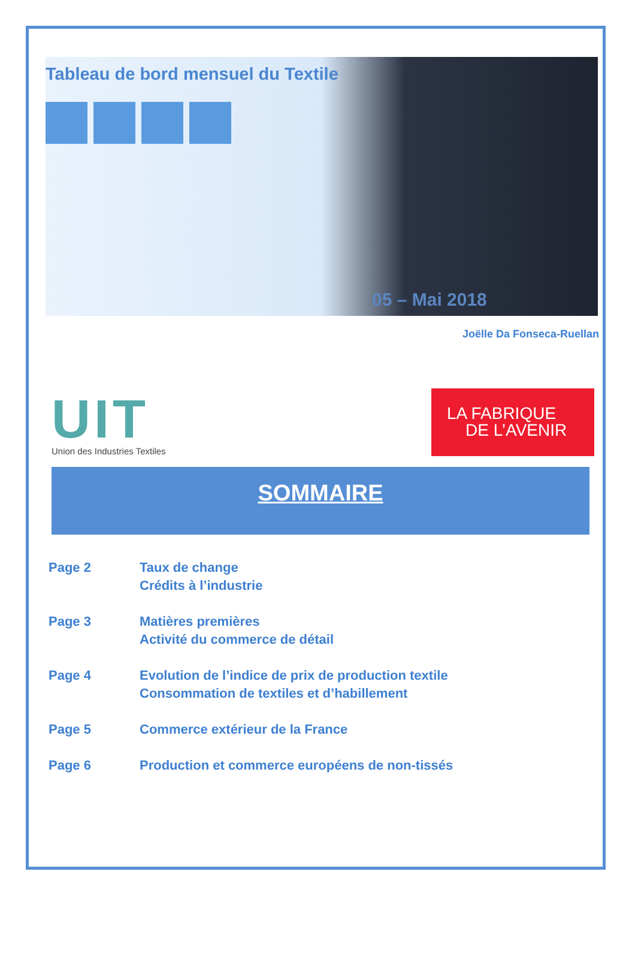Tableau de bord mensuel du Textile
05 – Mai 2018
Joëlle Da Fonseca-Ruellan
UIT
Union des Industries Textiles
LA FABRIQUE
DE L’AVENIR
SOMMAIRE
Page 2 Taux de change
Crédits à l’industrie
Page 3 Matières premières
Activité du commerce de détail
Page 4 Evolution de l’indice de prix de production textile
Consommation de textiles et d’habillement
Page 5 Commerce extérieur de la France
Page 6 Production et commerce européens de non-tissés